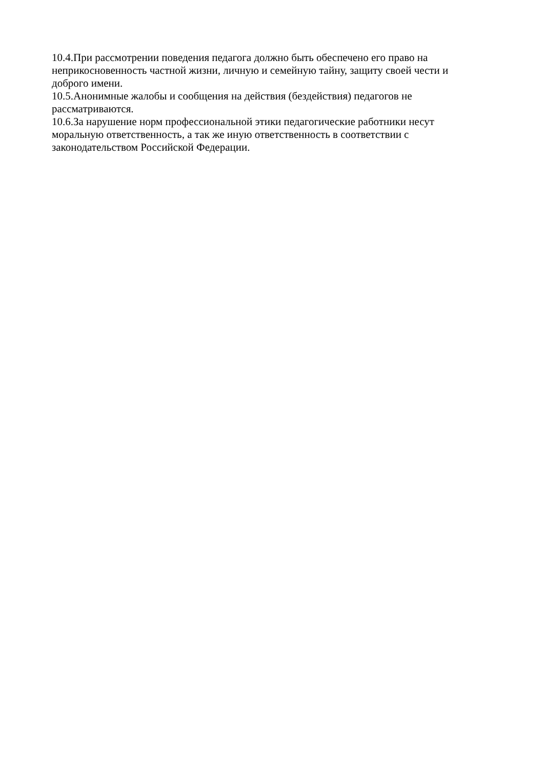10.4.При рассмотрении поведения педагога должно быть обеспечено его право на
неприкосновенность частной жизни, личную и семейную тайну, защиту своей чести и
доброго имени.
10.5.Анонимные жалобы и сообщения на действия (бездействия) педагогов не
рассматриваются.
10.6.За нарушение норм профессиональной этики педагогические работники несут
моральную ответственность, а так же иную ответственность в соответствии с
законодательством Российской Федерации.